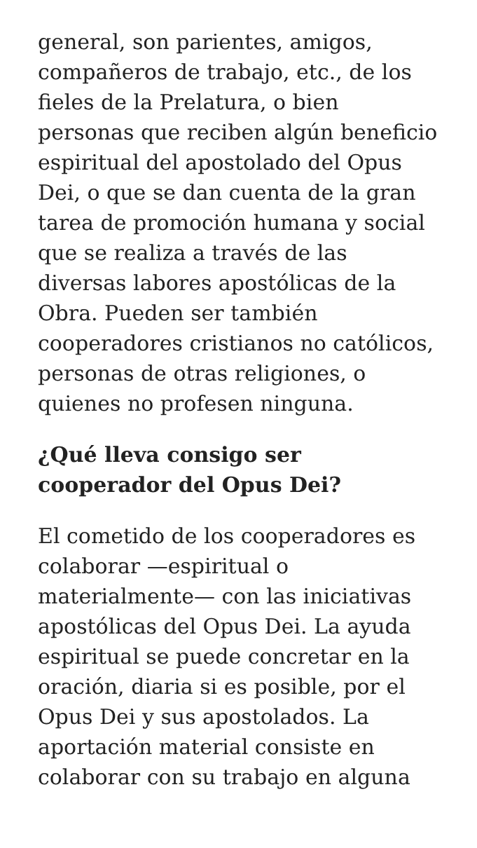general, son parientes, amigos, compañeros de trabajo, etc., de los fieles de la Prelatura, o bien personas que reciben algún beneficio espiritual del apostolado del Opus Dei, o que se dan cuenta de la gran tarea de promoción humana y social que se realiza a través de las diversas labores apostólicas de la Obra. Pueden ser también cooperadores cristianos no católicos, personas de otras religiones, o quienes no profesen ninguna.
¿Qué lleva consigo ser cooperador del Opus Dei?
El cometido de los cooperadores es colaborar —espiritual o materialmente— con las iniciativas apostólicas del Opus Dei. La ayuda espiritual se puede concretar en la oración, diaria si es posible, por el Opus Dei y sus apostolados. La aportación material consiste en colaborar con su trabajo en alguna